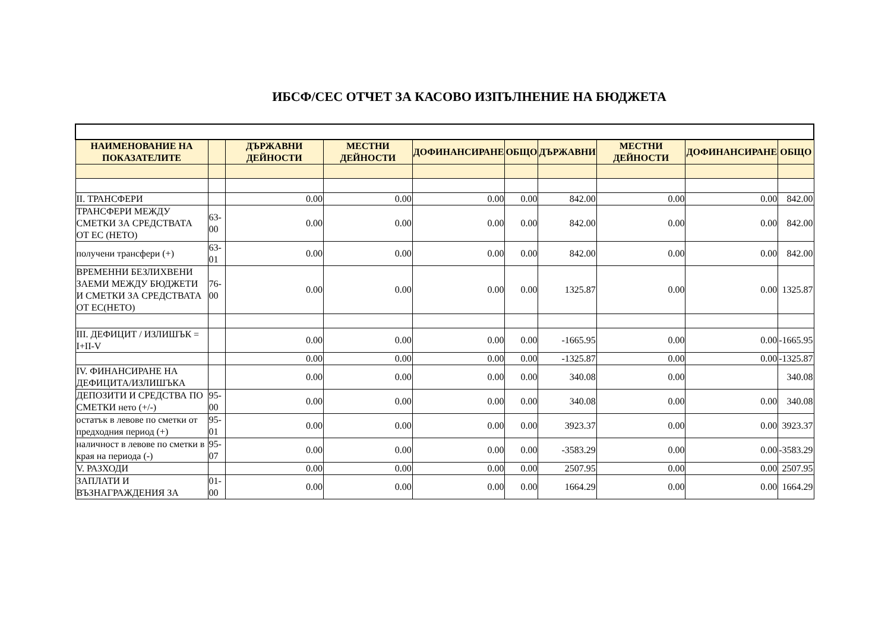ИБСФ/СЕС ОТЧЕТ ЗА КАСОВО ИЗПЪЛНЕНИЕ НА БЮДЖЕТА
| НАИМЕНОВАНИЕ НА ПОКАЗАТЕЛИТЕ | | ДЪРЖАВНИ ДЕЙНОСТИ | МЕСТНИ ДЕЙНОСТИ | ДОФИНАНСИРАНЕ | ОБЩО | ДЪРЖАВНИ | МЕСТНИ ДЕЙНОСТИ | ДОФИНАНСИРАНЕ | ОБЩО |
| --- | --- | --- | --- | --- | --- | --- | --- | --- | --- |
| II. ТРАНСФЕРИ | | 0.00 | 0.00 | 0.00 | 0.00 | 842.00 | 0.00 | 0.00 | 842.00 |
| ТРАНСФЕРИ МЕЖДУ СМЕТКИ ЗА СРЕДСТВАТА ОТ ЕС (НЕТО) | 63-00 | 0.00 | 0.00 | 0.00 | 0.00 | 842.00 | 0.00 | 0.00 | 842.00 |
| получени трансфери (+) | 63-01 | 0.00 | 0.00 | 0.00 | 0.00 | 842.00 | 0.00 | 0.00 | 842.00 |
| ВРЕМЕННИ БЕЗЛИХВЕНИ ЗАЕМИ МЕЖДУ БЮДЖЕТИ И СМЕТКИ ЗА СРЕДСТВАТА ОТ ЕС(НЕТО) | 76-00 | 0.00 | 0.00 | 0.00 | 0.00 | 1325.87 | 0.00 | 0.00 | 1325.87 |
| III. ДЕФИЦИТ / ИЗЛИШЪК = I+II-V | | 0.00 | 0.00 | 0.00 | 0.00 | -1665.95 | 0.00 | 0.00 | -1665.95 |
| | | 0.00 | 0.00 | 0.00 | 0.00 | -1325.87 | 0.00 | 0.00 | -1325.87 |
| IV. ФИНАНСИРАНЕ НА ДЕФИЦИТА/ИЗЛИШЪКА | | 0.00 | 0.00 | 0.00 | 0.00 | 340.08 | 0.00 | | 340.08 |
| ДЕПОЗИТИ И СРЕДСТВА ПО СМЕТКИ нето (+/-) | 95-00 | 0.00 | 0.00 | 0.00 | 0.00 | 340.08 | 0.00 | 0.00 | 340.08 |
| остатък в левове по сметки от предходния период (+) | 95-01 | 0.00 | 0.00 | 0.00 | 0.00 | 3923.37 | 0.00 | 0.00 | 3923.37 |
| наличност в левове по сметки в края на периода (-) | 95-07 | 0.00 | 0.00 | 0.00 | 0.00 | -3583.29 | 0.00 | 0.00 | -3583.29 |
| V. РАЗХОДИ | | 0.00 | 0.00 | 0.00 | 0.00 | 2507.95 | 0.00 | 0.00 | 2507.95 |
| ЗАПЛАТИ И ВЪЗНАГРАЖДЕНИЯ ЗА | 01-00 | 0.00 | 0.00 | 0.00 | 0.00 | 1664.29 | 0.00 | 0.00 | 1664.29 |